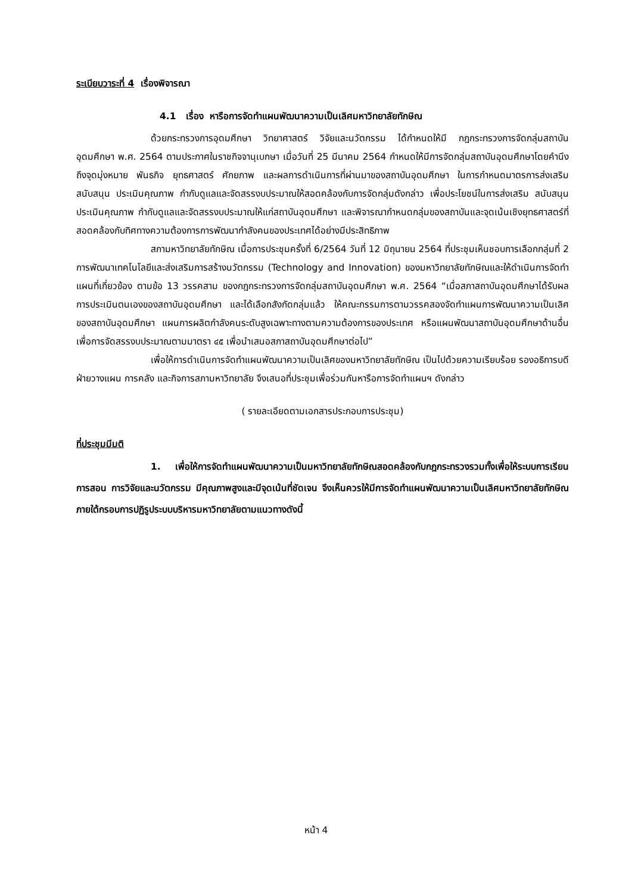ระเบียบวาระที่ 4 เรื่องพิจารณา
4.1 เรื่อง หารือการจัดทำแผนพัฒนาความเป็นเลิศมหาวิทยาลัยทักษิณ
ด้วยกระทรวงการอุดมศึกษา วิทยาศาสตร์ วิจัยและนวัตกรรม ได้กำหนดให้มี กฎกระทรวงการจัดกลุ่มสถาบันอุดมศึกษา พ.ศ. 2564 ตามประกาศในราชกิจจานุเบกษา เมื่อวันที่ 25 มีนาคม 2564 กำหนดให้มีการจัดกลุ่มสถาบันอุดมศึกษาโดยคำนึงถึงจุดมุ่งหมาย พันธกิจ ยุทธศาสตร์ ศักยภาพ และผลการดำเนินการที่ผ่านมาของสถาบันอุดมศึกษา ในการกำหนดมาตรการส่งเสริม สนับสนุน ประเมินคุณภาพ กำกับดูแลและจัดสรรงบประมาณให้สอดคล้องกับการจัดกลุ่มดังกล่าว เพื่อประโยชน์ในการส่งเสริม สนับสนุน ประเมินคุณภาพ กำกับดูแลและจัดสรรงบประมาณให้แก่สถาบันอุดมศึกษา และพิจารณากำหนดกลุ่มของสถาบันและจุดเน้นเชิงยุทธศาสตร์ที่สอดคล้องกับทิศทางความต้องการการพัฒนากำลังคนของประเทศได้อย่างมีประสิทธิภาพ
สภามหาวิทยาลัยทักษิณ เมื่อการประชุมครั้งที่ 6/2564 วันที่ 12 มิถุนายน 2564 ที่ประชุมเห็นชอบการเลือกกลุ่มที่ 2 การพัฒนาเทคโนโลยีและส่งเสริมการสร้างนวัตกรรม (Technology and Innovation) ของมหาวิทยาลัยทักษิณและให้ดำเนินการจัดทำแผนที่เกี่ยวข้อง ตามข้อ 13 วรรคสาม ของกฎกระทรวงการจัดกลุ่มสถาบันอุดมศึกษา พ.ศ. 2564 “เมื่อสภาสถาบันอุดมศึกษาได้รับผลการประเมินตนเองของสถาบันอุดมศึกษา และได้เลือกสังกัดกลุ่มแล้ว ให้คณะกรรมการตามวรรคสองจัดทำแผนการพัฒนาความเป็นเลิศของสถาบันอุดมศึกษา แผนการผลิตกำลังคนระดับสูงเฉพาะทางตามความต้องการของประเทศ หรือแผนพัฒนาสถาบันอุดมศึกษาด้านอื่น เพื่อการจัดสรรงบประมาณตามมาตรา ๔๕ เพื่อนำเสนอสภาสถาบันอุดมศึกษาต่อไป”
เพื่อให้การดำเนินการจัดทำแผนพัฒนาความเป็นเลิศของมหาวิทยาลัยทักษิณ เป็นไปด้วยความเรียบร้อย รองอธิการบดีฝ่ายวางแผน การคลัง และกิจการสภามหาวิทยาลัย จึงเสนอที่ประชุมเพื่อร่วมกันหารือการจัดทำแผนฯ ดังกล่าว
( รายละเอียดตามเอกสารประกอบการประชุม)
ที่ประชุมมีมติ
1. เพื่อให้การจัดทำแผนพัฒนาความเป็นมหาวิทยาลัยทักษิณสอดคล้องกับกฎกระทรวงรวมทั้งเพื่อให้ระบบการเรียนการสอน การวิจัยและนวัตกรรม มีคุณภาพสูงและมีจุดเน้นที่ชัดเจน จึงเห็นควรให้มีการจัดทำแผนพัฒนาความเป็นเลิศมหาวิทยาลัยทักษิณ ภายใต้กรอบการปฏิรูประบบบริหารมหาวิทยาลัยตามแนวทางดังนี้
หน้า 4